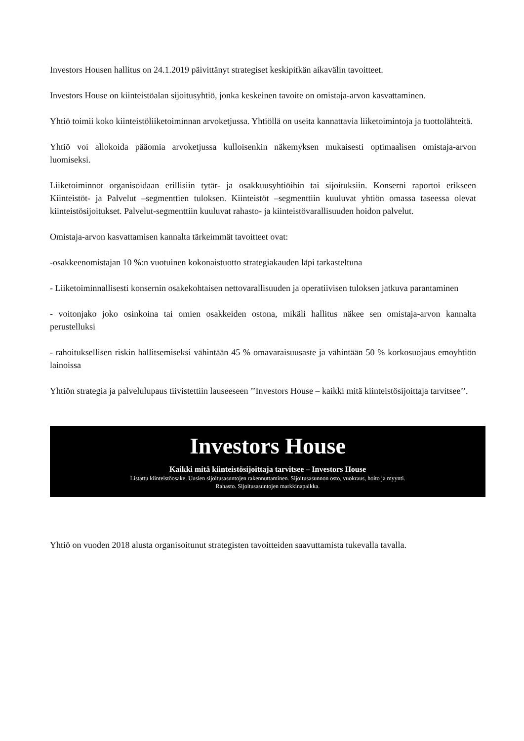Investors Housen hallitus on 24.1.2019 päivittänyt strategiset keskipitkän aikavälin tavoitteet.
Investors House on kiinteistöalan sijoitusyhtiö, jonka keskeinen tavoite on omistaja-arvon kasvattaminen.
Yhtiö toimii koko kiinteistöliiketoiminnan arvoketjussa. Yhtiöllä on useita kannattavia liiketoimintoja ja tuottolähteitä.
Yhtiö voi allokoida pääomia arvoketjussa kulloisenkin näkemyksen mukaisesti optimaalisen omistaja-arvon luomiseksi.
Liiketoiminnot organisoidaan erillisiin tytär- ja osakkuusyhtiöihin tai sijoituksiin. Konserni raportoi erikseen Kiinteistöt- ja Palvelut –segmenttien tuloksen. Kiinteistöt –segmenttiin kuuluvat yhtiön omassa taseessa olevat kiinteistösijoitukset. Palvelut-segmenttiin kuuluvat rahasto- ja kiinteistövarallisuuden hoidon palvelut.
Omistaja-arvon kasvattamisen kannalta tärkeimmät tavoitteet ovat:
-osakkeenomistajan 10 %:n vuotuinen kokonaistuotto strategiakauden läpi tarkasteltuna
- Liiketoiminnallisesti konsernin osakekohtaisen nettovarallisuuden ja operatiivisen tuloksen jatkuva parantaminen
- voitonjako joko osinkoina tai omien osakkeiden ostona, mikäli hallitus näkee sen omistaja-arvon kannalta perustelluksi
- rahoituksellisen riskin hallitsemiseksi vähintään 45 % omavaraisuusaste ja vähintään 50 % korkosuojaus emoyhtiön lainoissa
Yhtiön strategia ja palvelulupaus tiivistettiin lauseeseen ’’Investors House – kaikki mitä kiinteistösijoittaja tarvitsee’’.
Investors House
Kaikki mitä kiinteistösijoittaja tarvitsee – Investors House
Listattu kiinteistöosake. Uusien sijoitusasuntojen rakennuttaminen. Sijoitusasunnon osto, vuokraus, hoito ja myynti.
Rahasto. Sijoitusasuntojen markkinapaikka.
Yhtiö on vuoden 2018 alusta organisoitunut strategisten tavoitteiden saavuttamista tukevalla tavalla.